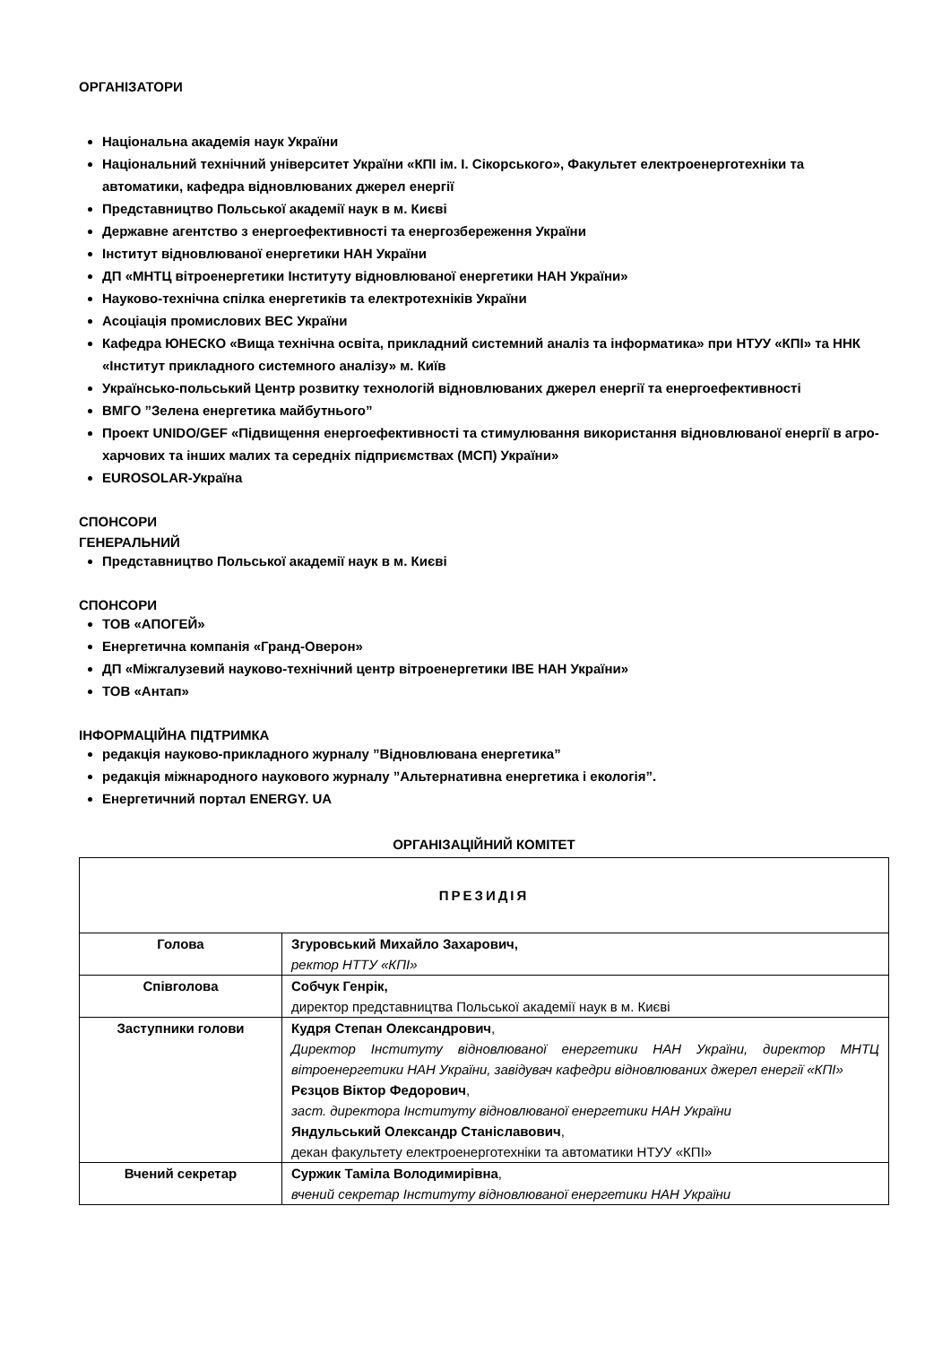ОРГАНІЗАТОРИ
Національна академія наук України
Національний технічний університет України «КПІ ім. І. Сікорського», Факультет електроенерготехніки та автоматики, кафедра відновлюваних джерел енергії
Представництво Польської академії наук в м. Києві
Державне агентство з енергоефективності та енергозбереження України
Інститут відновлюваної енергетики НАН України
ДП «МНТЦ вітроенергетики Інституту відновлюваної енергетики НАН України»
Науково-технічна спілка енергетиків та електротехніків України
Асоціація промислових ВЕС України
Кафедра ЮНЕСКО «Вища технічна освіта, прикладний системний аналіз та інформатика» при НТУУ «КПІ» та ННК «Інститут прикладного системного аналізу» м. Київ
Українсько-польський Центр розвитку технологій відновлюваних джерел енергії та енергоефективності
ВМГО ”Зелена енергетика майбутнього”
Проект UNIDO/GEF «Підвищення енергоефективності та стимулювання використання відновлюваної енергії в агро-харчових та інших малих та середніх підприємствах (МСП) України»
EUROSOLAR-Україна
СПОНСОРИ
ГЕНЕРАЛЬНИЙ
Представництво Польської академії наук в м. Києві
СПОНСОРИ
ТОВ «АПОГЕЙ»
Енергетична компанія «Гранд-Оверон»
ДП «Міжгалузевий науково-технічний центр вітроенергетики ІВЕ НАН України»
ТОВ «Антап»
ІНФОРМАЦІЙНА ПІДТРИМКА
редакція науково-прикладного журналу ”Відновлювана енергетика”
редакція міжнародного наукового журналу ”Альтернативна енергетика і екологія”.
Енергетичний портал ENERGY. UA
ОРГАНІЗАЦІЙНИЙ КОМІТЕТ
| ПРЕЗИДІЯ | |
| Голова | Згуровський Михайло Захарович, ректор НТТУ «КПІ» |
| Співголова | Собчук Генрік, директор представництва Польської академії наук в м. Києві |
| Заступники голови | Кудря Степан Олександрович , Директор Інституту відновлюваної енергетики НАН України, директор МНТЦ вітроенергетики НАН України, завідувач кафедри відновлюваних джерел енергії «КПІ» Рєзцов Віктор Федорович , заст. директора Інституту відновлюваної енергетики НАН України Яндульський Олександр Станіславович , декан факультету електроенерготехніки та автоматики НТУУ «КПІ» |
| Вчений секретар | Суржик Таміла Володимирівна , вчений секретар Інституту відновлюваної енергетики НАН України |